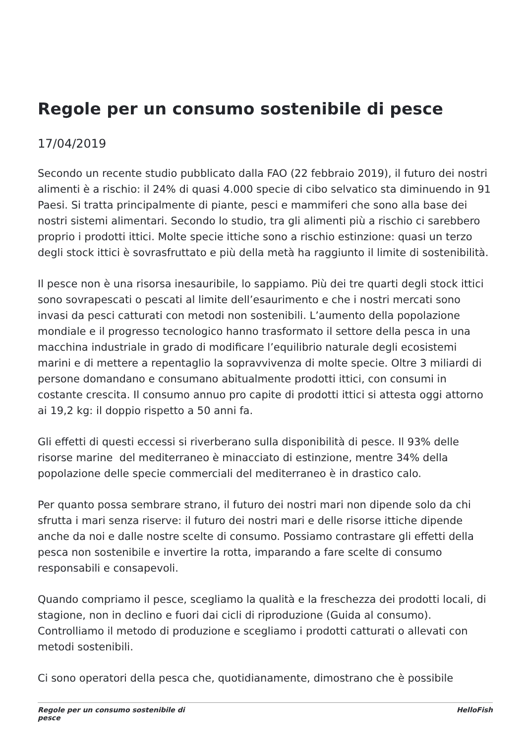Regole per un consumo sostenibile di pesce
17/04/2019
Secondo un recente studio pubblicato dalla FAO (22 febbraio 2019), il futuro dei nostri alimenti è a rischio: il 24% di quasi 4.000 specie di cibo selvatico sta diminuendo in 91 Paesi. Si tratta principalmente di piante, pesci e mammiferi che sono alla base dei nostri sistemi alimentari. Secondo lo studio, tra gli alimenti più a rischio ci sarebbero proprio i prodotti ittici. Molte specie ittiche sono a rischio estinzione: quasi un terzo degli stock ittici è sovrasfruttato e più della metà ha raggiunto il limite di sostenibilità.
Il pesce non è una risorsa inesauribile, lo sappiamo. Più dei tre quarti degli stock ittici sono sovrapescati o pescati al limite dell’esaurimento e che i nostri mercati sono invasi da pesci catturati con metodi non sostenibili. L’aumento della popolazione mondiale e il progresso tecnologico hanno trasformato il settore della pesca in una macchina industriale in grado di modificare l’equilibrio naturale degli ecosistemi marini e di mettere a repentaglio la sopravvivenza di molte specie. Oltre 3 miliardi di persone domandano e consumano abitualmente prodotti ittici, con consumi in costante crescita. Il consumo annuo pro capite di prodotti ittici si attesta oggi attorno ai 19,2 kg: il doppio rispetto a 50 anni fa.
Gli effetti di questi eccessi si riverberano sulla disponibilità di pesce. Il 93% delle risorse marine del mediterraneo è minacciato di estinzione, mentre 34% della popolazione delle specie commerciali del mediterraneo è in drastico calo.
Per quanto possa sembrare strano, il futuro dei nostri mari non dipende solo da chi sfrutta i mari senza riserve: il futuro dei nostri mari e delle risorse ittiche dipende anche da noi e dalle nostre scelte di consumo. Possiamo contrastare gli effetti della pesca non sostenibile e invertire la rotta, imparando a fare scelte di consumo responsabili e consapevoli.
Quando compriamo il pesce, scegliamo la qualità e la freschezza dei prodotti locali, di stagione, non in declino e fuori dai cicli di riproduzione (Guida al consumo). Controlliamo il metodo di produzione e scegliamo i prodotti catturati o allevati con metodi sostenibili.
Ci sono operatori della pesca che, quotidianamente, dimostrano che è possibile
Regole per un consumo sostenibile di
pesce HelloFish